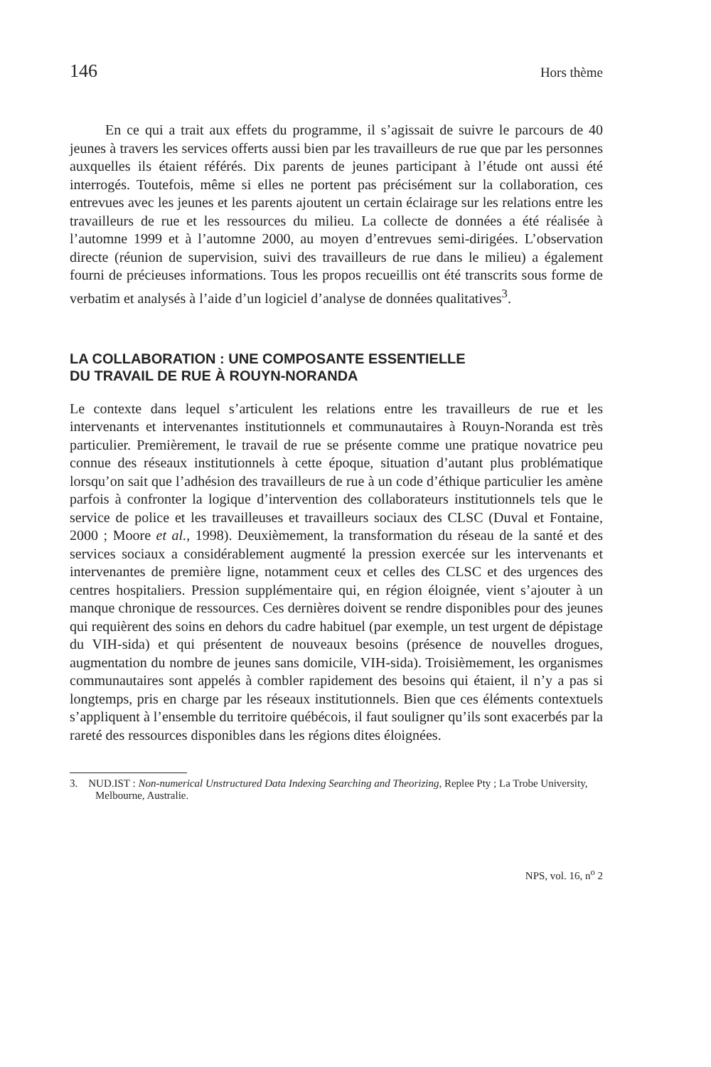146 Hors thème
En ce qui a trait aux effets du programme, il s’agissait de suivre le parcours de 40 jeunes à travers les services offerts aussi bien par les travailleurs de rue que par les personnes auxquelles ils étaient référés. Dix parents de jeunes participant à l’étude ont aussi été interrogés. Toutefois, même si elles ne portent pas précisément sur la collaboration, ces entrevues avec les jeunes et les parents ajoutent un certain éclairage sur les relations entre les travailleurs de rue et les ressources du milieu. La collecte de données a été réalisée à l’automne 1999 et à l’automne 2000, au moyen d’entrevues semi-dirigées. L’observation directe (réunion de supervision, suivi des travailleurs de rue dans le milieu) a également fourni de précieuses informations. Tous les propos recueillis ont été transcrits sous forme de verbatim et analysés à l’aide d’un logiciel d’analyse de données qualitatives<sup>3</sup>.
LA COLLABORATION : UNE COMPOSANTE ESSENTIELLE
DU TRAVAIL DE RUE À ROUYN-NORANDA
Le contexte dans lequel s’articulent les relations entre les travailleurs de rue et les intervenants et intervenantes institutionnels et communautaires à Rouyn-Noranda est très particulier. Premièrement, le travail de rue se présente comme une pratique novatrice peu connue des réseaux institutionnels à cette époque, situation d’autant plus problématique lorsqu’on sait que l’adhésion des travailleurs de rue à un code d’éthique particulier les amène parfois à confronter la logique d’intervention des collaborateurs institutionnels tels que le service de police et les travailleuses et travailleurs sociaux des CLSC (Duval et Fontaine, 2000 ; Moore et al., 1998). Deuxièmement, la transformation du réseau de la santé et des services sociaux a considérablement augmenté la pression exercée sur les intervenants et intervenantes de première ligne, notamment ceux et celles des CLSC et des urgences des centres hospitaliers. Pression supplémentaire qui, en région éloignée, vient s’ajouter à un manque chronique de ressources. Ces dernières doivent se rendre disponibles pour des jeunes qui requièrent des soins en dehors du cadre habituel (par exemple, un test urgent de dépistage du VIH-sida) et qui présentent de nouveaux besoins (présence de nouvelles drogues, augmentation du nombre de jeunes sans domicile, VIH-sida). Troisièmement, les organismes communautaires sont appelés à combler rapidement des besoins qui étaient, il n’y a pas si longtemps, pris en charge par les réseaux institutionnels. Bien que ces éléments contextuels s’appliquent à l’ensemble du territoire québécois, il faut souligner qu’ils sont exacerbés par la rareté des ressources disponibles dans les régions dites éloignées.
3. NUD.IST : Non-numerical Unstructured Data Indexing Searching and Theorizing, Replee Pty ; La Trobe University, Melbourne, Australie.
NPS, vol. 16, n<sup>o</sup> 2